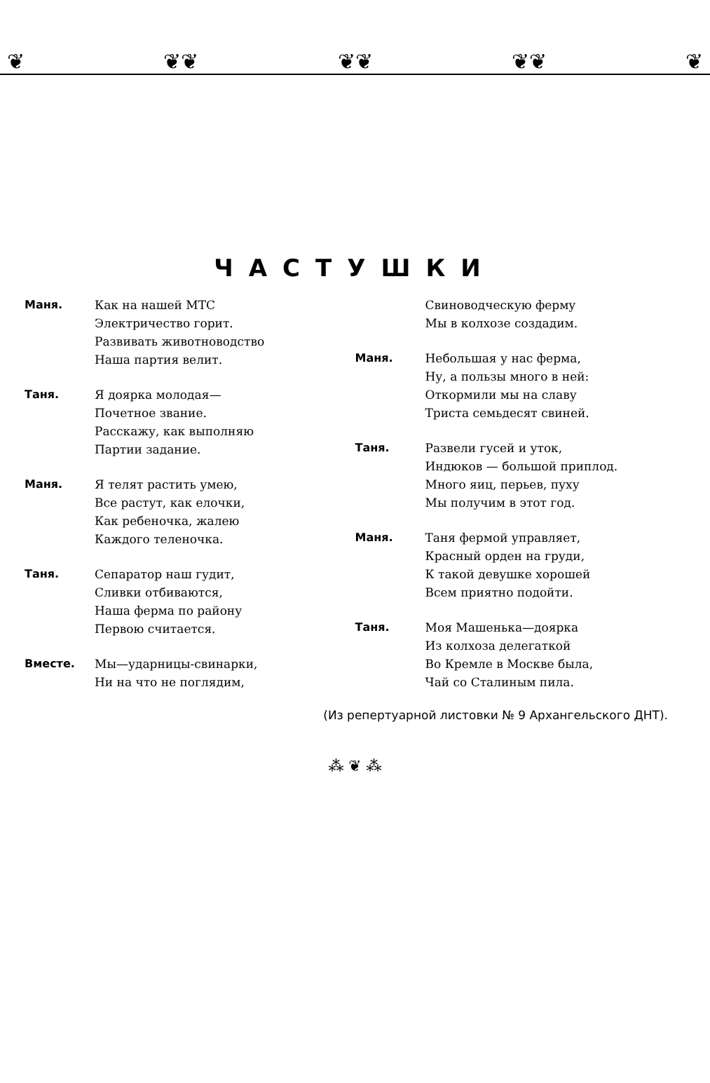❦ ❦❦ ❦❦ ❦❦ ❦
ЧАСТУШКИ
Маня. Как на нашей МТС
Электричество горит.
Развивать животноводство
Наша партия велит.
Таня. Я доярка молодая—
Почетное звание.
Расскажу, как выполняю
Партии задание.
Маня. Я телят растить умею,
Все растут, как елочки,
Как ребеночка, жалею
Каждого теленочка.
Таня. Сепаратор наш гудит,
Сливки отбиваются,
Наша ферма по району
Первою считается.
Вместе. Мы—ударницы-свинарки,
Ни на что не поглядим,
Свиноводческую ферму
Мы в колхозе создадим.
Маня. Небольшая у нас ферма,
Ну, а пользы много в ней:
Откормили мы на славу
Триста семьдесят свиней.
Таня. Развели гусей и уток,
Индюков — большой приплод.
Много яиц, перьев, пуху
Мы получим в этот год.
Маня. Таня фермой управляет,
Красный орден на груди,
К такой девушке хорошей
Всем приятно подойти.
Таня. Моя Машенька—доярка
Из колхоза делегаткой
Во Кремле в Москве была,
Чай со Сталиным пила.
(Из репертуарной листовки № 9 Архангельского ДНТ).
⁂ ❦ ⁂